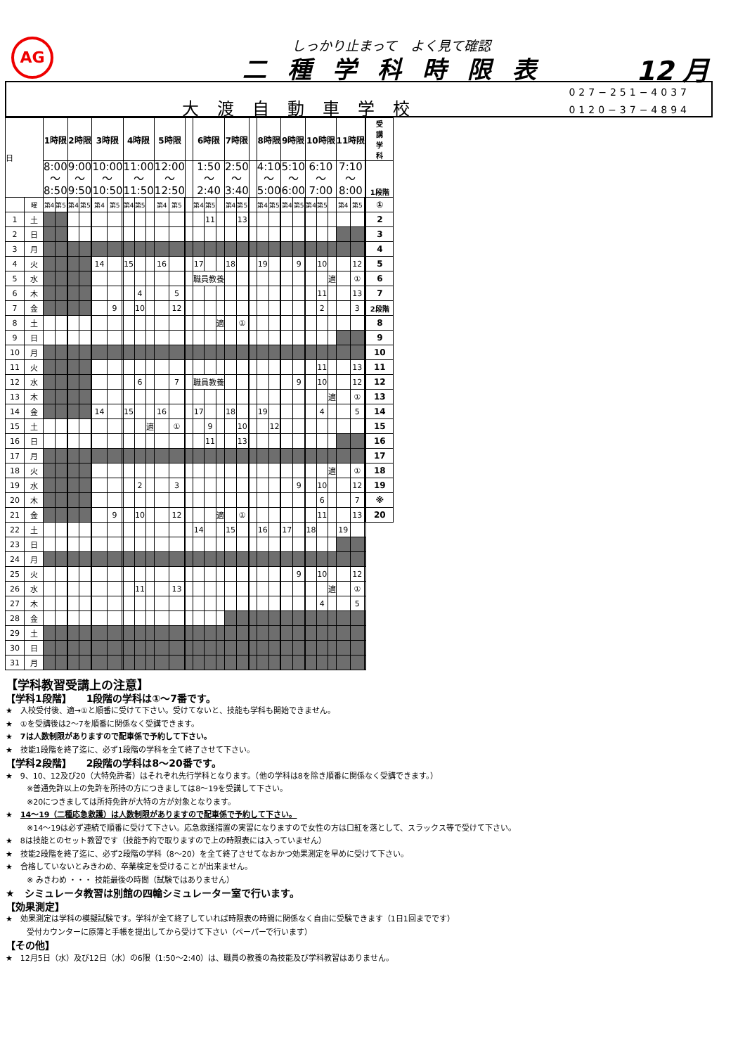AG しっかり止まって　よく見て確認
二種学科時限表 12 月
大渡自動車学校
027−251−4037
0120−37−4894
| 日 | | 1時限 | | | 2時限 | | | 3時限 | | | 4時限 | | | 5時限 | | | | 6時限 | | | 7時限 | | | | 8時限 | | | 9時限 | | | 10時限 | | | 11時限 | | | 受 講 学 科 |
| --- | --- | --- | --- | --- | --- | --- | --- | --- | --- | --- | --- | --- | --- | --- | --- | --- | --- | --- | --- | --- | --- | --- | --- | --- | --- | --- | --- | --- | --- | --- | --- | --- | --- | --- | --- | --- | --- |
| | | 8:00 ～ 8:50 | | | 9:00 ～ 9:50 | | | 10:00 ～ 10:50 | | | 11:00 ～ 11:50 | | | 12:00 ～ 12:50 | | | | 1:50 ～ 2:40 | | | 2:50 ～ 3:40 | | | | 4:10 ～ 5:00 | | | 5:10 ～ 6:00 | | | 6:10 ～ 7:00 | | | 7:10 ～ 8:00 | | | 1段階 |
| | 曜 | 第4 | 第5 | | 第4 | 第5 | | 第4 | 第5 | | 第4 | 第5 | | 第4 | 第5 | | | 第4 | 第5 | | 第4 | 第5 | | | 第4 | 第5 | | 第4 | 第5 | | 第4 | 第5 | | 第4 | 第5 | | ① |
| 1 | 土 | | | | | | | | | | | | | | | | | | 11 | | | 13 | | | | | | | | | | | | | | | 2 |
| 2 | 日 | | | | | | | | | | | | | | | | | | | | | | | | | | | | | | | | | | | | 3 |
| 3 | 月 | | | | | | | | | | | | | | | | | | | | | | | | | | | | | | | | | | | | 4 |
| 4 | 火 | | | | | | | 14 | | | 15 | | | 16 | | | | 17 | | | 18 | | | | 19 | | | | 9 | | | 10 | | | 12 | | 5 |
| 5 | 水 | | | | | | | | | | | | | | | | | 職員教養 | | | | | | | | | | | | | | | 適 | | ① | | 6 |
| 6 | 木 | | | | | | | | | | | 4 | | | 5 | | | | | | | | | | | | | | | | | 11 | | | 13 | | 7 |
| 7 | 金 | | | | | | | | 9 | | | 10 | | | 12 | | | | | | | | | | | | | | | | | 2 | | | 3 | | 2段階 |
| 8 | 土 | | | | | | | | | | | | | | | | | | | 適 | | ① | | | | | | | | | | | | | | | 8 |
| 9 | 日 | | | | | | | | | | | | | | | | | | | | | | | | | | | | | | | | | | | | 9 |
| 10 | 月 | | | | | | | | | | | | | | | | | | | | | | | | | | | | | | | | | | | | 10 |
| 11 | 火 | | | | | | | | | | | | | | | | | | | | | | | | | | | | | | | 11 | | | 13 | | 11 |
| 12 | 水 | | | | | | | | | | | 6 | | | 7 | | | 職員教養 | | | | | | | | | | | 9 | | | 10 | | | 12 | | 12 |
| 13 | 木 | | | | | | | | | | | | | | | | | | | | | | | | | | | | | | | | 適 | | ① | | 13 |
| 14 | 金 | | | | | | | 14 | | | 15 | | | 16 | | | | 17 | | | 18 | | | | 19 | | | | | | | 4 | | | 5 | | 14 |
| 15 | 土 | | | | | | | | | | | | 適 | | ① | | | | 9 | | | 10 | | | | 12 | | | | | | | | | | | 15 |
| 16 | 日 | | | | | | | | | | | | | | | | | | 11 | | | 13 | | | | | | | | | | | | | | | 16 |
| 17 | 月 | | | | | | | | | | | | | | | | | | | | | | | | | | | | | | | | | | | | 17 |
| 18 | 火 | | | | | | | | | | | | | | | | | | | | | | | | | | | | | | | | 適 | | ① | | 18 |
| 19 | 水 | | | | | | | | | | | 2 | | | 3 | | | | | | | | | | | | | | 9 | | | 10 | | | 12 | | 19 |
| 20 | 木 | | | | | | | | | | | | | | | | | | | | | | | | | | | | | | | 6 | | | 7 | | ※ |
| 21 | 金 | | | | | | | | 9 | | | 10 | | | 12 | | | | | 適 | | ① | | | | | | | | | | 11 | | | 13 | | 20 |
| 22 | 土 | | | | | | | | | | | | | | | | | 14 | | | 15 | | | | 16 | | | 17 | | | 18 | | | 19 | | | |
| 23 | 日 | | | | | | | | | | | | | | | | | | | | | | | | | | | | | | | | | | | | |
| 24 | 月 | | | | | | | | | | | | | | | | | | | | | | | | | | | | | | | | | | | | |
| 25 | 火 | | | | | | | | | | | | | | | | | | | | | | | | | | | | 9 | | | 10 | | | 12 | | |
| 26 | 水 | | | | | | | | | | | 11 | | | 13 | | | | | | | | | | | | | | | | | | 適 | | ① | | |
| 27 | 木 | | | | | | | | | | | | | | | | | | | | | | | | | | | | | | | 4 | | | 5 | | |
| 28 | 金 | | | | | | | | | | | | | | | | | | | | | | | | | | | | | | | | | | | | |
| 29 | 土 | | | | | | | | | | | | | | | | | | | | | | | | | | | | | | | | | | | | |
| 30 | 日 | | | | | | | | | | | | | | | | | | | | | | | | | | | | | | | | | | | | |
| 31 | 月 | | | | | | | | | | | | | | | | | | | | | | | | | | | | | | | | | | | | |
【学科教習受講上の注意】
【学科1段階】　　1段階の学科は①～7番です。
★　入校受付後、適→①と順番に受けて下さい。受けてないと、技能も学科も開始できません。
★　①を受講後は2～7を順番に関係なく受講できます。
★　7は人数制限がありますので配車係で予約して下さい。
★　技能1段階を終了迄に、必ず1段階の学科を全て終了させて下さい。
【学科2段階】　　2段階の学科は8～20番です。
★　9、10、12及び20（大特免許者）はそれぞれ先行学科となります。（他の学科は8を除き順番に関係なく受講できます。）
※普通免許以上の免許を所持の方につきましては8～19を受講して下さい。
※20につきましては所持免許が大特の方が対象となります。
★　14～19（二種応急救護）は人数制限がありますので配車係で予約して下さい。
※14～19は必ず連続で順番に受けて下さい。応急救護措置の実習になりますので女性の方は口紅を落として、スラックス等で受けて下さい。
★　8は技能とのセット教習です（技能予約で取りますので上の時限表には入っていません）
★　技能2段階を終了迄に、必ず2段階の学科（8～20）を全て終了させてなおかつ効果測定を早めに受けて下さい。
★　合格していないとみきわめ、卒業検定を受けることが出来ません。
※ みきわめ ・・・ 技能最後の時間（試験ではありません）
★　シミュレータ教習は別館の四輪シミュレーター室で行います。
【効果測定】
★　効果測定は学科の模擬試験です。学科が全て終了していれば時限表の時間に関係なく自由に受験できます（1日1回までです）
受付カウンターに原簿と手帳を提出してから受けて下さい（ペーパーで行います）
【その他】
★　12月5日（水）及び12日（水）の6限（1:50～2:40）は、職員の教養の為技能及び学科教習はありません。